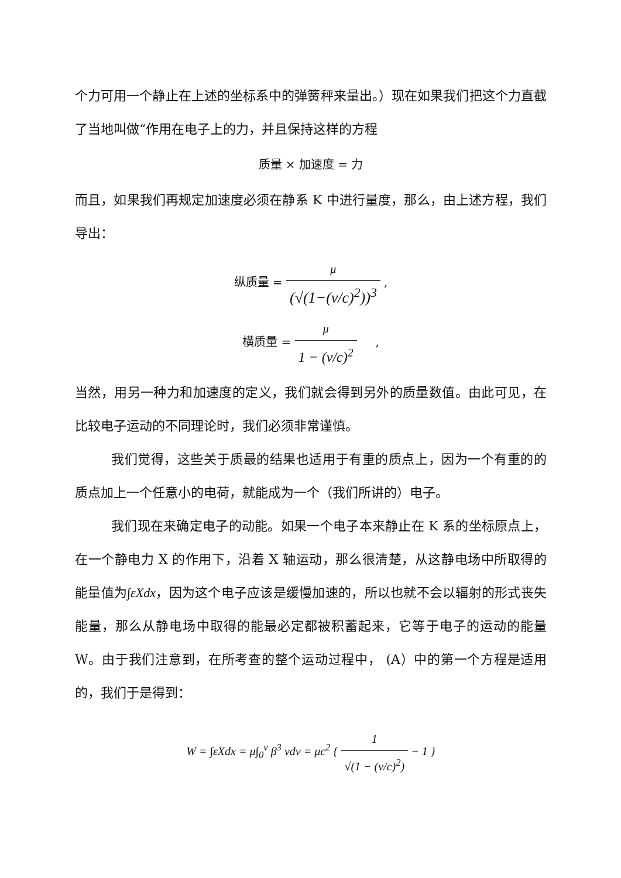个力可用一个静止在上述的坐标系中的弹簧秤来量出。）现在如果我们把这个力直截了当地叫做“作用在电子上的力，并且保持这样的方程
质量 × 加速度 = 力
而且，如果我们再规定加速度必须在静系 K 中进行量度，那么，由上述方程，我们导出：
纵质量 = μ (√(1−(v/c)<sup>2</sup>))<sup>3</sup> ,
横质量 = μ 1 − (v/c)<sup>2</sup> ,
当然，用另一种力和加速度的定义，我们就会得到另外的质量数值。由此可见，在比较电子运动的不同理论时，我们必须非常谨慎。
我们觉得，这些关于质最的结果也适用于有重的质点上，因为一个有重的的质点加上一个任意小的电荷，就能成为一个（我们所讲的）电子。
我们现在来确定电子的动能。如果一个电子本来静止在 K 系的坐标原点上，在一个静电力 X 的作用下，沿着 X 轴运动，那么很清楚，从这静电场中所取得的能量值为∫εXdx，因为这个电子应该是缓慢加速的，所以也就不会以辐射的形式丧失能量，那么从静电场中取得的能最必定都被积蓄起来，它等于电子的运动的能量 W。由于我们注意到，在所考查的整个运动过程中， (A）中的第一个方程是适用的，我们于是得到：
W = ∫εXdx = μ∫<sub>0</sub><sup>v</sup> β<sup>3</sup> vdv = μc<sup>2</sup> { 1 √(1 − (v/c)<sup>2</sup>) − 1 }